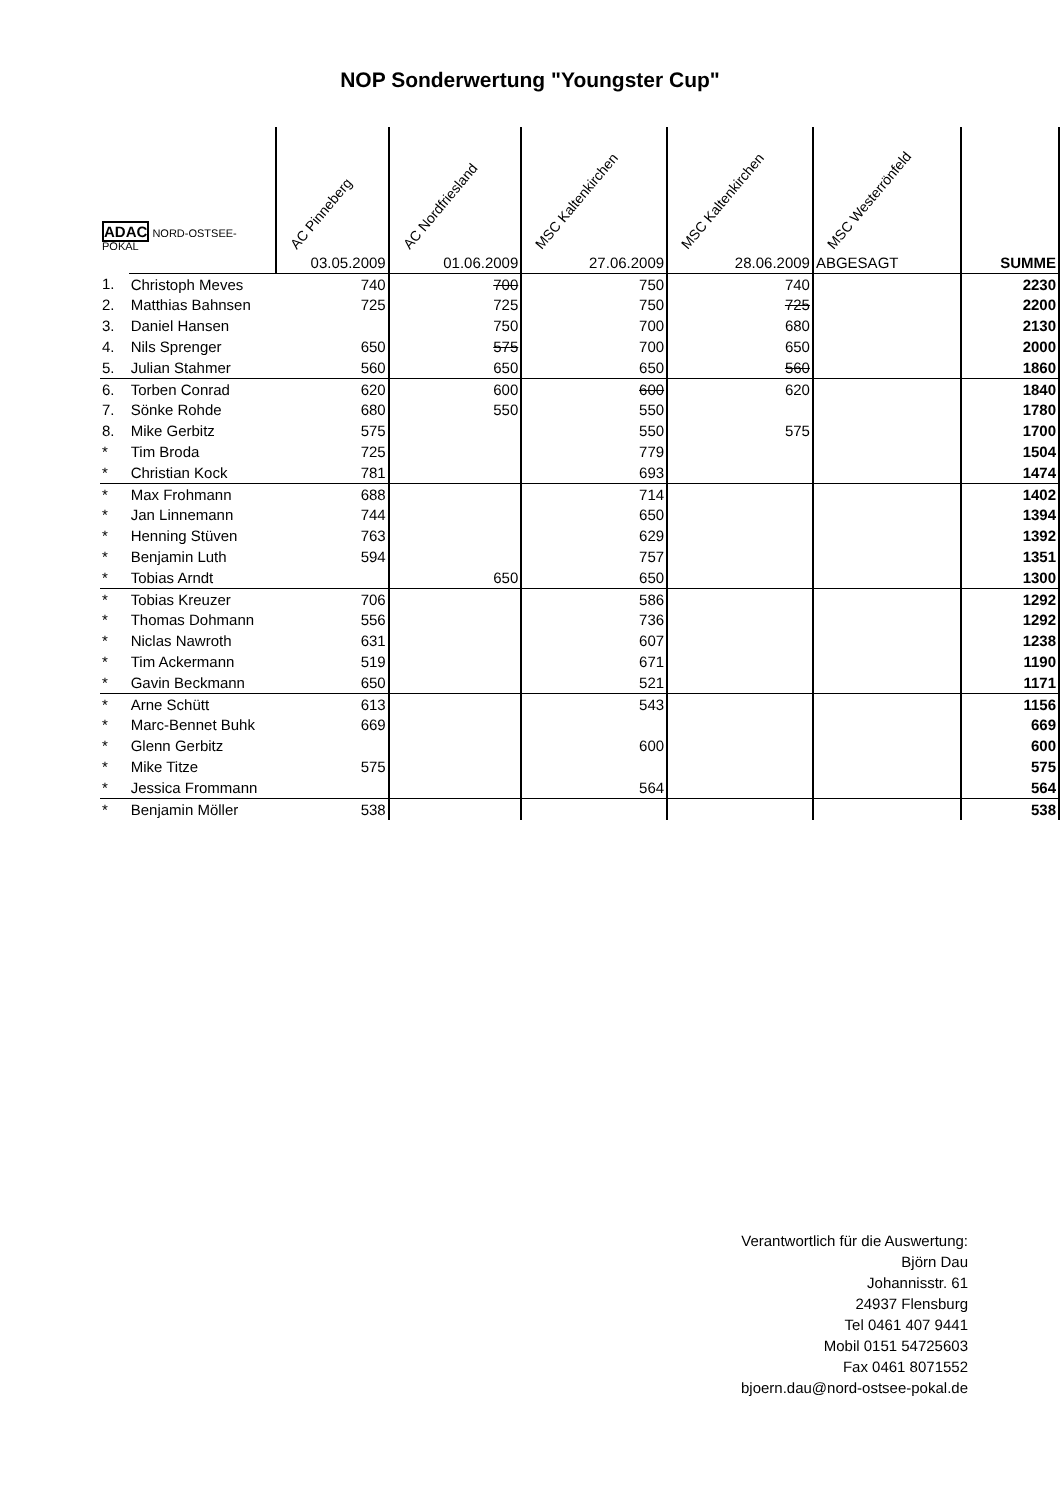NOP Sonderwertung "Youngster Cup"
| ADAC NORD-OSTSEE-POKAL | | AC Pinneberg | AC Nordfriesland | MSC Kaltenkirchen | MSC Kaltenkirchen | MSC Westerrönfeld | |
| --- | --- | --- | --- | --- | --- | --- | --- |
| | | 03.05.2009 | 01.06.2009 | 27.06.2009 | 28.06.2009 | ABGESAGT | SUMME |
| 1. | Christoph Meves | 740 | 700 | 750 | 740 | | 2230 |
| 2. | Matthias Bahnsen | 725 | 725 | 750 | 725 | | 2200 |
| 3. | Daniel Hansen | | 750 | 700 | 680 | | 2130 |
| 4. | Nils Sprenger | 650 | 575 | 700 | 650 | | 2000 |
| 5. | Julian Stahmer | 560 | 650 | 650 | 560 | | 1860 |
| 6. | Torben Conrad | 620 | 600 | 600 | 620 | | 1840 |
| 7. | Sönke Rohde | 680 | 550 | 550 | | | 1780 |
| 8. | Mike Gerbitz | 575 | | 550 | 575 | | 1700 |
| * | Tim Broda | 725 | | 779 | | | 1504 |
| * | Christian Kock | 781 | | 693 | | | 1474 |
| * | Max Frohmann | 688 | | 714 | | | 1402 |
| * | Jan Linnemann | 744 | | 650 | | | 1394 |
| * | Henning Stüven | 763 | | 629 | | | 1392 |
| * | Benjamin Luth | 594 | | 757 | | | 1351 |
| * | Tobias Arndt | | 650 | 650 | | | 1300 |
| * | Tobias Kreuzer | 706 | | 586 | | | 1292 |
| * | Thomas Dohmann | 556 | | 736 | | | 1292 |
| * | Niclas Nawroth | 631 | | 607 | | | 1238 |
| * | Tim Ackermann | 519 | | 671 | | | 1190 |
| * | Gavin Beckmann | 650 | | 521 | | | 1171 |
| * | Arne Schütt | 613 | | 543 | | | 1156 |
| * | Marc-Bennet Buhk | 669 | | | | | 669 |
| * | Glenn Gerbitz | | | 600 | | | 600 |
| * | Mike Titze | 575 | | | | | 575 |
| * | Jessica Frommann | | | 564 | | | 564 |
| * | Benjamin Möller | 538 | | | | | 538 |
Verantwortlich für die Auswertung:
Björn Dau
Johannisstr. 61
24937 Flensburg
Tel 0461 407 9441
Mobil 0151 54725603
Fax 0461 8071552
bjoern.dau@nord-ostsee-pokal.de